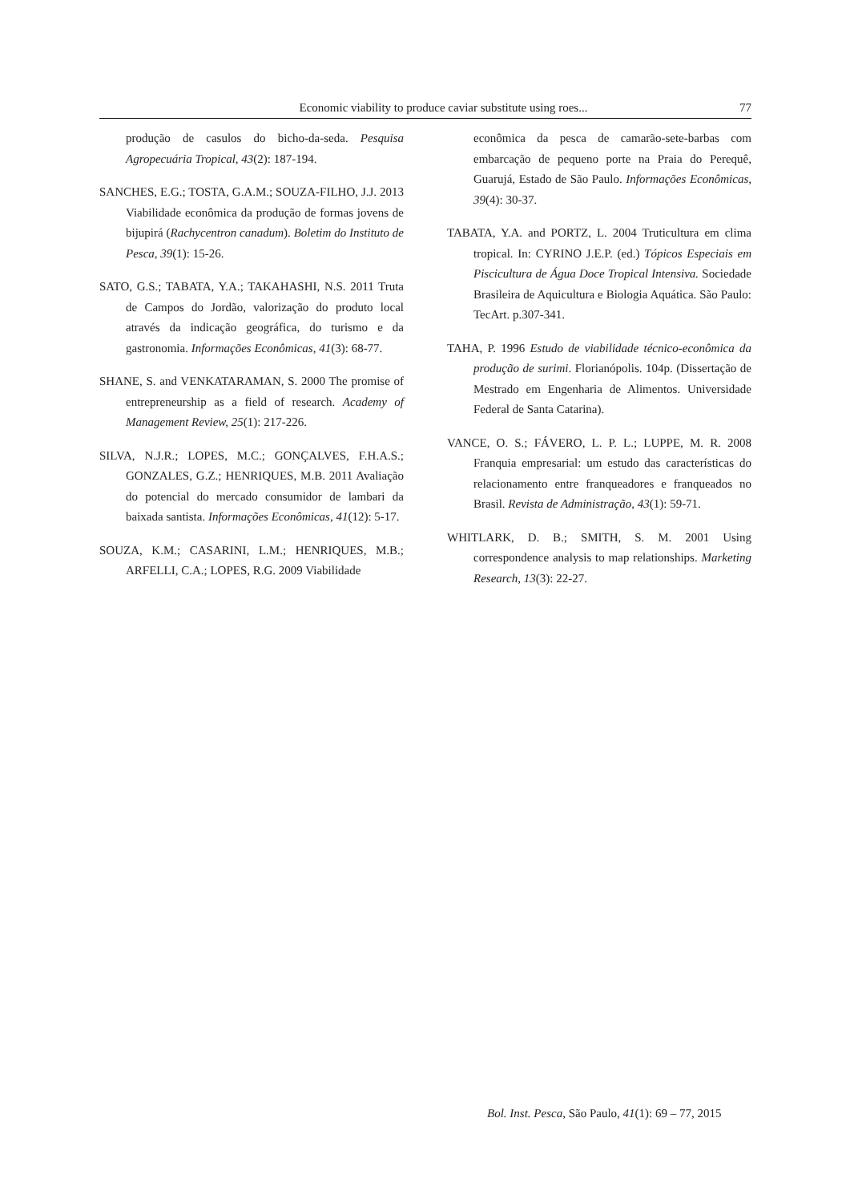Economic viability to produce caviar substitute using roes... 77
produção de casulos do bicho-da-seda. Pesquisa Agropecuária Tropical, 43(2): 187-194.
SANCHES, E.G.; TOSTA, G.A.M.; SOUZA-FILHO, J.J. 2013 Viabilidade econômica da produção de formas jovens de bijupirá (Rachycentron canadum). Boletim do Instituto de Pesca, 39(1): 15-26.
SATO, G.S.; TABATA, Y.A.; TAKAHASHI, N.S. 2011 Truta de Campos do Jordão, valorização do produto local através da indicação geográfica, do turismo e da gastronomia. Informações Econômicas, 41(3): 68-77.
SHANE, S. and VENKATARAMAN, S. 2000 The promise of entrepreneurship as a field of research. Academy of Management Review, 25(1): 217-226.
SILVA, N.J.R.; LOPES, M.C.; GONÇALVES, F.H.A.S.; GONZALES, G.Z.; HENRIQUES, M.B. 2011 Avaliação do potencial do mercado consumidor de lambari da baixada santista. Informações Econômicas, 41(12): 5-17.
SOUZA, K.M.; CASARINI, L.M.; HENRIQUES, M.B.; ARFELLI, C.A.; LOPES, R.G. 2009 Viabilidade
econômica da pesca de camarão-sete-barbas com embarcação de pequeno porte na Praia do Perequê, Guarujá, Estado de São Paulo. Informações Econômicas, 39(4): 30-37.
TABATA, Y.A. and PORTZ, L. 2004 Truticultura em clima tropical. In: CYRINO J.E.P. (ed.) Tópicos Especiais em Piscicultura de Água Doce Tropical Intensiva. Sociedade Brasileira de Aquicultura e Biologia Aquática. São Paulo: TecArt. p.307-341.
TAHA, P. 1996 Estudo de viabilidade técnico-econômica da produção de surimi. Florianópolis. 104p. (Dissertação de Mestrado em Engenharia de Alimentos. Universidade Federal de Santa Catarina).
VANCE, O. S.; FÁVERO, L. P. L.; LUPPE, M. R. 2008 Franquia empresarial: um estudo das características do relacionamento entre franqueadores e franqueados no Brasil. Revista de Administração, 43(1): 59-71.
WHITLARK, D. B.; SMITH, S. M. 2001 Using correspondence analysis to map relationships. Marketing Research, 13(3): 22-27.
Bol. Inst. Pesca, São Paulo, 41(1): 69 – 77, 2015